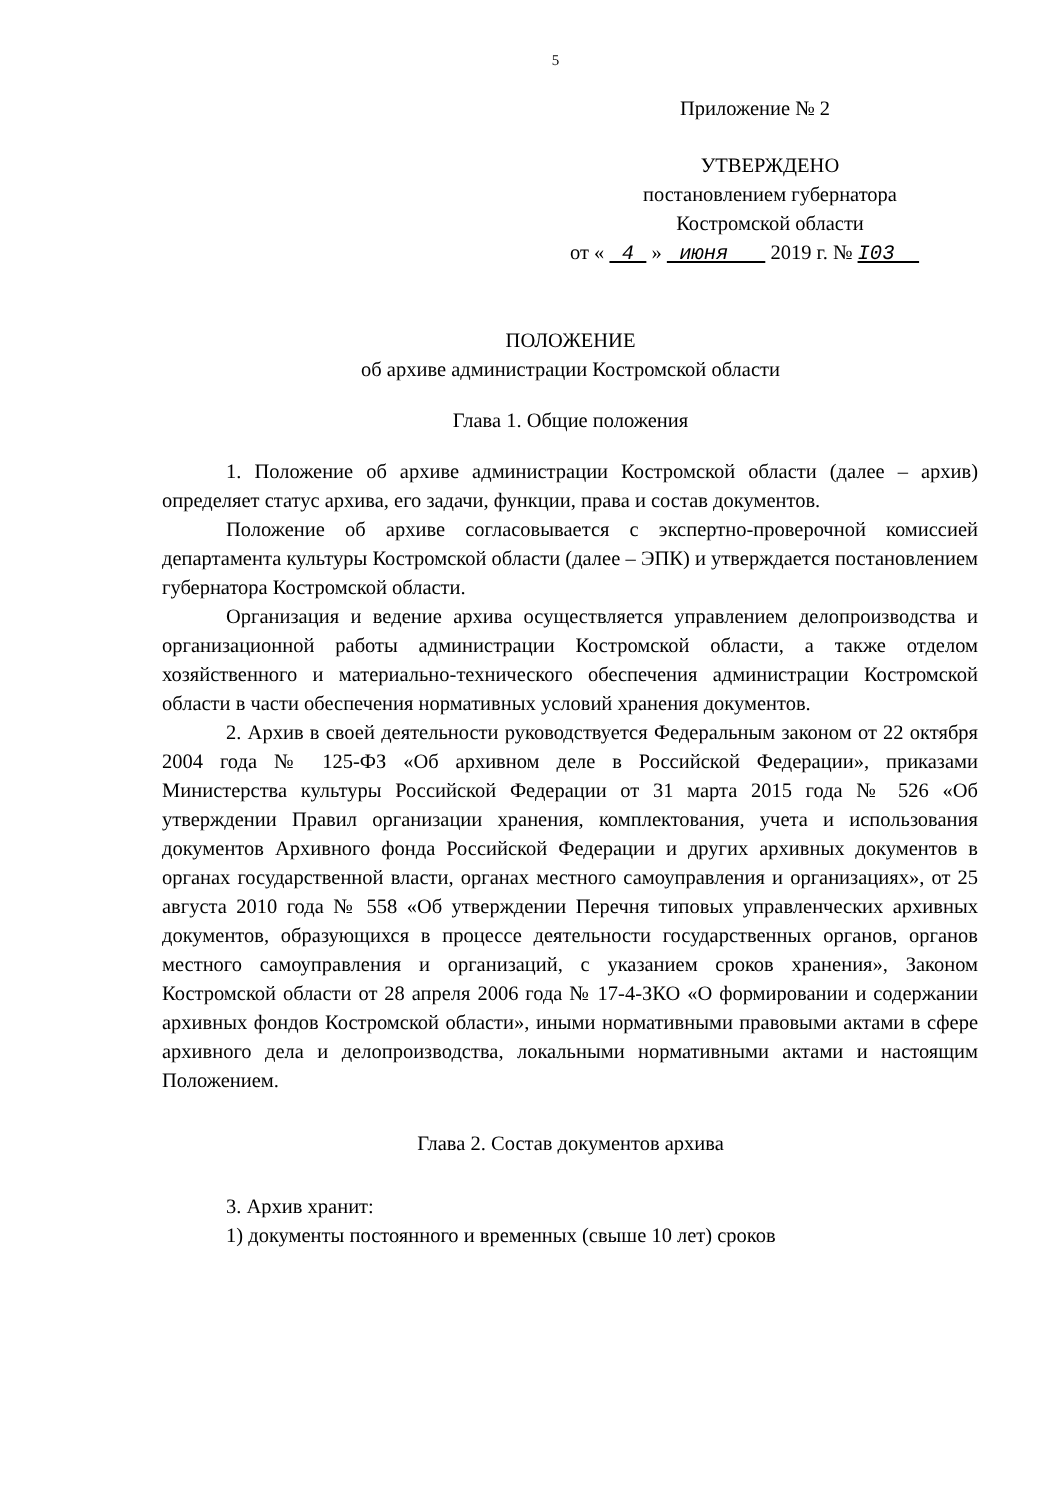5
Приложение № 2
УТВЕРЖДЕНО
постановлением губернатора
Костромской области
от « 4 » июня 2019 г. № I03
ПОЛОЖЕНИЕ
об архиве администрации Костромской области
Глава 1. Общие положения
1. Положение об архиве администрации Костромской области (далее – архив) определяет статус архива, его задачи, функции, права и состав документов.
Положение об архиве согласовывается с экспертно-проверочной комиссией департамента культуры Костромской области (далее – ЭПК) и утверждается постановлением губернатора Костромской области.
Организация и ведение архива осуществляется управлением делопроизводства и организационной работы администрации Костромской области, а также отделом хозяйственного и материально-технического обеспечения администрации Костромской области в части обеспечения нормативных условий хранения документов.
2. Архив в своей деятельности руководствуется Федеральным законом от 22 октября 2004 года № 125-ФЗ «Об архивном деле в Российской Федерации», приказами Министерства культуры Российской Федерации от 31 марта 2015 года № 526 «Об утверждении Правил организации хранения, комплектования, учета и использования документов Архивного фонда Российской Федерации и других архивных документов в органах государственной власти, органах местного самоуправления и организациях», от 25 августа 2010 года № 558 «Об утверждении Перечня типовых управленческих архивных документов, образующихся в процессе деятельности государственных органов, органов местного самоуправления и организаций, с указанием сроков хранения», Законом Костромской области от 28 апреля 2006 года № 17-4-ЗКО «О формировании и содержании архивных фондов Костромской области», иными нормативными правовыми актами в сфере архивного дела и делопроизводства, локальными нормативными актами и настоящим Положением.
Глава 2. Состав документов архива
3. Архив хранит:
1) документы постоянного и временных (свыше 10 лет) сроков